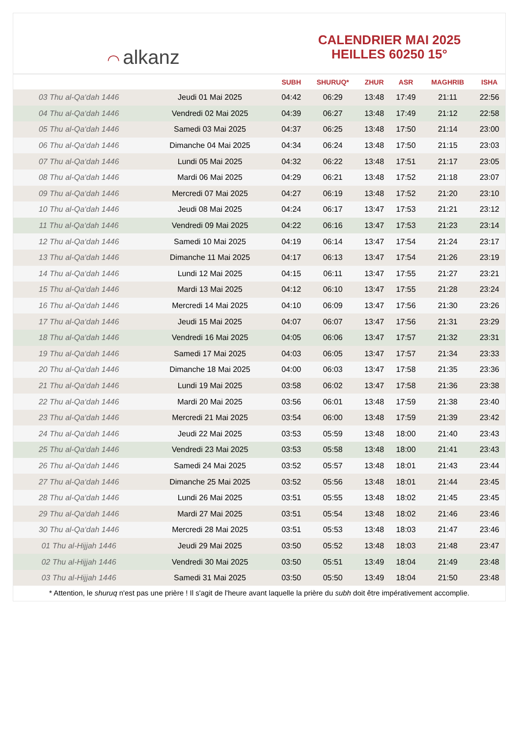◠ alkanz
CALENDRIER MAI 2025
HEILLES 60250 15°
| | | SUBH | SHURUQ* | ZHUR | ASR | MAGHRIB | ISHA |
| --- | --- | --- | --- | --- | --- | --- | --- |
| 03 Thu al-Qa‘dah 1446 | Jeudi 01 Mai 2025 | 04:42 | 06:29 | 13:48 | 17:49 | 21:11 | 22:56 |
| 04 Thu al-Qa‘dah 1446 | Vendredi 02 Mai 2025 | 04:39 | 06:27 | 13:48 | 17:49 | 21:12 | 22:58 |
| 05 Thu al-Qa‘dah 1446 | Samedi 03 Mai 2025 | 04:37 | 06:25 | 13:48 | 17:50 | 21:14 | 23:00 |
| 06 Thu al-Qa‘dah 1446 | Dimanche 04 Mai 2025 | 04:34 | 06:24 | 13:48 | 17:50 | 21:15 | 23:03 |
| 07 Thu al-Qa‘dah 1446 | Lundi 05 Mai 2025 | 04:32 | 06:22 | 13:48 | 17:51 | 21:17 | 23:05 |
| 08 Thu al-Qa‘dah 1446 | Mardi 06 Mai 2025 | 04:29 | 06:21 | 13:48 | 17:52 | 21:18 | 23:07 |
| 09 Thu al-Qa‘dah 1446 | Mercredi 07 Mai 2025 | 04:27 | 06:19 | 13:48 | 17:52 | 21:20 | 23:10 |
| 10 Thu al-Qa‘dah 1446 | Jeudi 08 Mai 2025 | 04:24 | 06:17 | 13:47 | 17:53 | 21:21 | 23:12 |
| 11 Thu al-Qa‘dah 1446 | Vendredi 09 Mai 2025 | 04:22 | 06:16 | 13:47 | 17:53 | 21:23 | 23:14 |
| 12 Thu al-Qa‘dah 1446 | Samedi 10 Mai 2025 | 04:19 | 06:14 | 13:47 | 17:54 | 21:24 | 23:17 |
| 13 Thu al-Qa‘dah 1446 | Dimanche 11 Mai 2025 | 04:17 | 06:13 | 13:47 | 17:54 | 21:26 | 23:19 |
| 14 Thu al-Qa‘dah 1446 | Lundi 12 Mai 2025 | 04:15 | 06:11 | 13:47 | 17:55 | 21:27 | 23:21 |
| 15 Thu al-Qa‘dah 1446 | Mardi 13 Mai 2025 | 04:12 | 06:10 | 13:47 | 17:55 | 21:28 | 23:24 |
| 16 Thu al-Qa‘dah 1446 | Mercredi 14 Mai 2025 | 04:10 | 06:09 | 13:47 | 17:56 | 21:30 | 23:26 |
| 17 Thu al-Qa‘dah 1446 | Jeudi 15 Mai 2025 | 04:07 | 06:07 | 13:47 | 17:56 | 21:31 | 23:29 |
| 18 Thu al-Qa‘dah 1446 | Vendredi 16 Mai 2025 | 04:05 | 06:06 | 13:47 | 17:57 | 21:32 | 23:31 |
| 19 Thu al-Qa‘dah 1446 | Samedi 17 Mai 2025 | 04:03 | 06:05 | 13:47 | 17:57 | 21:34 | 23:33 |
| 20 Thu al-Qa‘dah 1446 | Dimanche 18 Mai 2025 | 04:00 | 06:03 | 13:47 | 17:58 | 21:35 | 23:36 |
| 21 Thu al-Qa‘dah 1446 | Lundi 19 Mai 2025 | 03:58 | 06:02 | 13:47 | 17:58 | 21:36 | 23:38 |
| 22 Thu al-Qa‘dah 1446 | Mardi 20 Mai 2025 | 03:56 | 06:01 | 13:48 | 17:59 | 21:38 | 23:40 |
| 23 Thu al-Qa‘dah 1446 | Mercredi 21 Mai 2025 | 03:54 | 06:00 | 13:48 | 17:59 | 21:39 | 23:42 |
| 24 Thu al-Qa‘dah 1446 | Jeudi 22 Mai 2025 | 03:53 | 05:59 | 13:48 | 18:00 | 21:40 | 23:43 |
| 25 Thu al-Qa‘dah 1446 | Vendredi 23 Mai 2025 | 03:53 | 05:58 | 13:48 | 18:00 | 21:41 | 23:43 |
| 26 Thu al-Qa‘dah 1446 | Samedi 24 Mai 2025 | 03:52 | 05:57 | 13:48 | 18:01 | 21:43 | 23:44 |
| 27 Thu al-Qa‘dah 1446 | Dimanche 25 Mai 2025 | 03:52 | 05:56 | 13:48 | 18:01 | 21:44 | 23:45 |
| 28 Thu al-Qa‘dah 1446 | Lundi 26 Mai 2025 | 03:51 | 05:55 | 13:48 | 18:02 | 21:45 | 23:45 |
| 29 Thu al-Qa‘dah 1446 | Mardi 27 Mai 2025 | 03:51 | 05:54 | 13:48 | 18:02 | 21:46 | 23:46 |
| 30 Thu al-Qa‘dah 1446 | Mercredi 28 Mai 2025 | 03:51 | 05:53 | 13:48 | 18:03 | 21:47 | 23:46 |
| 01 Thu al-Hijjah 1446 | Jeudi 29 Mai 2025 | 03:50 | 05:52 | 13:48 | 18:03 | 21:48 | 23:47 |
| 02 Thu al-Hijjah 1446 | Vendredi 30 Mai 2025 | 03:50 | 05:51 | 13:49 | 18:04 | 21:49 | 23:48 |
| 03 Thu al-Hijjah 1446 | Samedi 31 Mai 2025 | 03:50 | 05:50 | 13:49 | 18:04 | 21:50 | 23:48 |
* Attention, le shuruq n'est pas une prière ! Il s'agit de l'heure avant laquelle la prière du subh doit être impérativement accomplie.